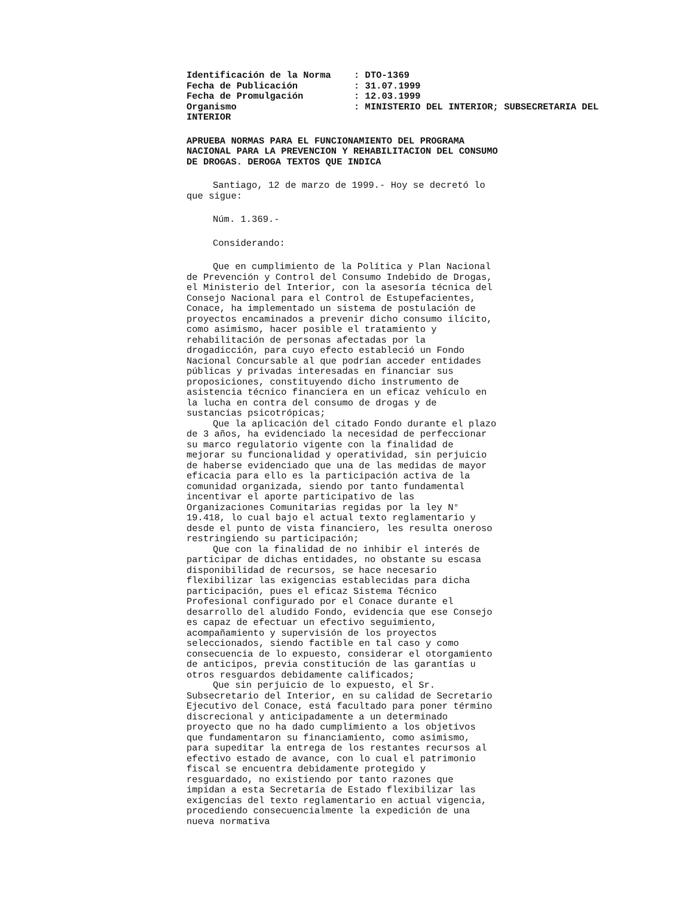Identificación de la Norma: DTO-1369
Fecha de Publicación: 31.07.1999
Fecha de Promulgación: 12.03.1999
Organismo: MINISTERIO DEL INTERIOR; SUBSECRETARIA DEL
INTERIOR
APRUEBA NORMAS PARA EL FUNCIONAMIENTO DEL PROGRAMA NACIONAL PARA LA PREVENCION Y REHABILITACION DEL CONSUMO DE DROGAS. DEROGA TEXTOS QUE INDICA
Santiago, 12 de marzo de 1999.- Hoy se decretó lo que sigue:
Núm. 1.369.-
Considerando:
Que en cumplimiento de la Política y Plan Nacional de Prevención y Control del Consumo Indebido de Drogas, el Ministerio del Interior, con la asesoría técnica del Consejo Nacional para el Control de Estupefacientes, Conace, ha implementado un sistema de postulación de proyectos encaminados a prevenir dicho consumo ilícito, como asimismo, hacer posible el tratamiento y rehabilitación de personas afectadas por la drogadicción, para cuyo efecto estableció un Fondo Nacional Concursable al que podrían acceder entidades públicas y privadas interesadas en financiar sus proposiciones, constituyendo dicho instrumento de asistencia técnico financiera en un eficaz vehículo en la lucha en contra del consumo de drogas y de sustancias psicotrópicas;
Que la aplicación del citado Fondo durante el plazo de 3 años, ha evidenciado la necesidad de perfeccionar su marco regulatorio vigente con la finalidad de mejorar su funcionalidad y operatividad, sin perjuicio de haberse evidenciado que una de las medidas de mayor eficacia para ello es la participación activa de la comunidad organizada, siendo por tanto fundamental incentivar el aporte participativo de las Organizaciones Comunitarias regidas por la ley N° 19.418, lo cual bajo el actual texto reglamentario y desde el punto de vista financiero, les resulta oneroso restringiendo su participación;
Que con la finalidad de no inhibir el interés de participar de dichas entidades, no obstante su escasa disponibilidad de recursos, se hace necesario flexibilizar las exigencias establecidas para dicha participación, pues el eficaz Sistema Técnico Profesional configurado por el Conace durante el desarrollo del aludido Fondo, evidencia que ese Consejo es capaz de efectuar un efectivo seguimiento, acompañamiento y supervisión de los proyectos seleccionados, siendo factible en tal caso y como consecuencia de lo expuesto, considerar el otorgamiento de anticipos, previa constitución de las garantías u otros resguardos debidamente calificados;
Que sin perjuicio de lo expuesto, el Sr. Subsecretario del Interior, en su calidad de Secretario Ejecutivo del Conace, está facultado para poner término discrecional y anticipadamente a un determinado proyecto que no ha dado cumplimiento a los objetivos que fundamentaron su financiamiento, como asimismo, para supeditar la entrega de los restantes recursos al efectivo estado de avance, con lo cual el patrimonio fiscal se encuentra debidamente protegido y resguardado, no existiendo por tanto razones que impidan a esta Secretaría de Estado flexibilizar las exigencias del texto reglamentario en actual vigencia, procediendo consecuencialmente la expedición de una nueva normativa